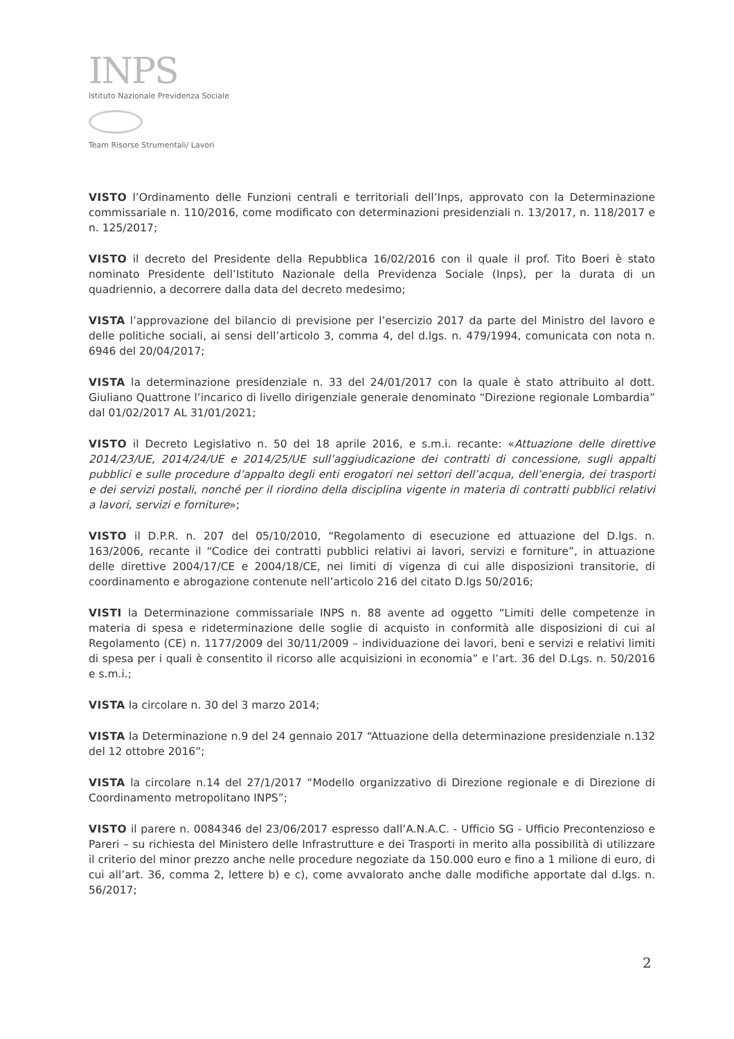INPS
Istituto Nazionale Previdenza Sociale
Team Risorse Strumentali/ Lavori
VISTO l’Ordinamento delle Funzioni centrali e territoriali dell’Inps, approvato con la Determinazione commissariale n. 110/2016, come modificato con determinazioni presidenziali n. 13/2017, n. 118/2017 e n. 125/2017;
VISTO il decreto del Presidente della Repubblica 16/02/2016 con il quale il prof. Tito Boeri è stato nominato Presidente dell’Istituto Nazionale della Previdenza Sociale (Inps), per la durata di un quadriennio, a decorrere dalla data del decreto medesimo;
VISTA l’approvazione del bilancio di previsione per l’esercizio 2017 da parte del Ministro del lavoro e delle politiche sociali, ai sensi dell’articolo 3, comma 4, del d.lgs. n. 479/1994, comunicata con nota n. 6946 del 20/04/2017;
VISTA la determinazione presidenziale n. 33 del 24/01/2017 con la quale è stato attribuito al dott. Giuliano Quattrone l’incarico di livello dirigenziale generale denominato “Direzione regionale Lombardia” dal 01/02/2017 AL 31/01/2021;
VISTO il Decreto Legislativo n. 50 del 18 aprile 2016, e s.m.i. recante: «Attuazione delle direttive 2014/23/UE, 2014/24/UE e 2014/25/UE sull’aggiudicazione dei contratti di concessione, sugli appalti pubblici e sulle procedure d’appalto degli enti erogatori nei settori dell’acqua, dell’energia, dei trasporti e dei servizi postali, nonché per il riordino della disciplina vigente in materia di contratti pubblici relativi a lavori, servizi e forniture»;
VISTO il D.P.R. n. 207 del 05/10/2010, “Regolamento di esecuzione ed attuazione del D.lgs. n. 163/2006, recante il “Codice dei contratti pubblici relativi ai lavori, servizi e forniture”, in attuazione delle direttive 2004/17/CE e 2004/18/CE, nei limiti di vigenza di cui alle disposizioni transitorie, di coordinamento e abrogazione contenute nell’articolo 216 del citato D.lgs 50/2016;
VISTI la Determinazione commissariale INPS n. 88 avente ad oggetto “Limiti delle competenze in materia di spesa e rideterminazione delle soglie di acquisto in conformità alle disposizioni di cui al Regolamento (CE) n. 1177/2009 del 30/11/2009 – individuazione dei lavori, beni e servizi e relativi limiti di spesa per i quali è consentito il ricorso alle acquisizioni in economia” e l’art. 36 del D.Lgs. n. 50/2016 e s.m.i.;
VISTA la circolare n. 30 del 3 marzo 2014;
VISTA la Determinazione n.9 del 24 gennaio 2017 “Attuazione della determinazione presidenziale n.132 del 12 ottobre 2016”;
VISTA la circolare n.14 del 27/1/2017 “Modello organizzativo di Direzione regionale e di Direzione di Coordinamento metropolitano INPS”;
VISTO il parere n. 0084346 del 23/06/2017 espresso dall’A.N.A.C. - Ufficio SG - Ufficio Precontenzioso e Pareri – su richiesta del Ministero delle Infrastrutture e dei Trasporti in merito alla possibilità di utilizzare il criterio del minor prezzo anche nelle procedure negoziate da 150.000 euro e fino a 1 milione di euro, di cui all’art. 36, comma 2, lettere b) e c), come avvalorato anche dalle modifiche apportate dal d.lgs. n. 56/2017;
2